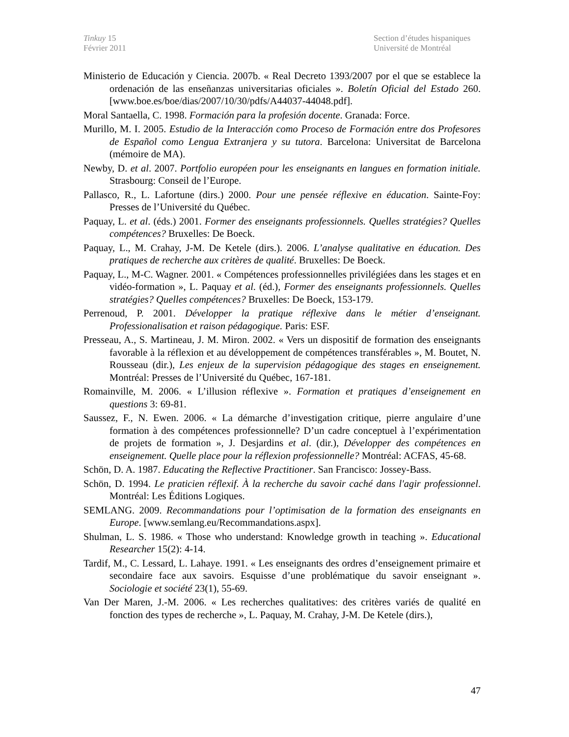Tinkuy 15
Février 2011
Section d’études hispaniques
Université de Montréal
Ministerio de Educación y Ciencia. 2007b. « Real Decreto 1393/2007 por el que se establece la ordenación de las enseñanzas universitarias oficiales ». Boletín Oficial del Estado 260. [www.boe.es/boe/dias/2007/10/30/pdfs/A44037-44048.pdf].
Moral Santaella, C. 1998. Formación para la profesión docente. Granada: Force.
Murillo, M. I. 2005. Estudio de la Interacción como Proceso de Formación entre dos Profesores de Español como Lengua Extranjera y su tutora. Barcelona: Universitat de Barcelona (mémoire de MA).
Newby, D. et al. 2007. Portfolio européen pour les enseignants en langues en formation initiale. Strasbourg: Conseil de l’Europe.
Pallasco, R., L. Lafortune (dirs.) 2000. Pour une pensée réflexive en éducation. Sainte-Foy: Presses de l’Université du Québec.
Paquay, L. et al. (éds.) 2001. Former des enseignants professionnels. Quelles stratégies? Quelles compétences? Bruxelles: De Boeck.
Paquay, L., M. Crahay, J-M. De Ketele (dirs.). 2006. L’analyse qualitative en éducation. Des pratiques de recherche aux critères de qualité. Bruxelles: De Boeck.
Paquay, L., M-C. Wagner. 2001. « Compétences professionnelles privilégiées dans les stages et en vidéo-formation », L. Paquay et al. (éd.), Former des enseignants professionnels. Quelles stratégies? Quelles compétences? Bruxelles: De Boeck, 153-179.
Perrenoud, P. 2001. Développer la pratique réflexive dans le métier d’enseignant. Professionalisation et raison pédagogique. Paris: ESF.
Presseau, A., S. Martineau, J. M. Miron. 2002. « Vers un dispositif de formation des enseignants favorable à la réflexion et au développement de compétences transférables », M. Boutet, N. Rousseau (dir.), Les enjeux de la supervision pédagogique des stages en enseignement. Montréal: Presses de l’Université du Québec, 167-181.
Romainville, M. 2006. « L’illusion réflexive ». Formation et pratiques d’enseignement en questions 3: 69-81.
Saussez, F., N. Ewen. 2006. « La démarche d’investigation critique, pierre angulaire d’une formation à des compétences professionnelle? D’un cadre conceptuel à l’expérimentation de projets de formation », J. Desjardins et al. (dir.), Développer des compétences en enseignement. Quelle place pour la réflexion professionnelle? Montréal: ACFAS, 45-68.
Schön, D. A. 1987. Educating the Reflective Practitioner. San Francisco: Jossey-Bass.
Schön, D. 1994. Le praticien réflexif. À la recherche du savoir caché dans l'agir professionnel. Montréal: Les Éditions Logiques.
SEMLANG. 2009. Recommandations pour l’optimisation de la formation des enseignants en Europe. [www.semlang.eu/Recommandations.aspx].
Shulman, L. S. 1986. « Those who understand: Knowledge growth in teaching ». Educational Researcher 15(2): 4-14.
Tardif, M., C. Lessard, L. Lahaye. 1991. « Les enseignants des ordres d’enseignement primaire et secondaire face aux savoirs. Esquisse d’une problématique du savoir enseignant ». Sociologie et société 23(1), 55-69.
Van Der Maren, J.-M. 2006. « Les recherches qualitatives: des critères variés de qualité en fonction des types de recherche », L. Paquay, M. Crahay, J-M. De Ketele (dirs.),
47